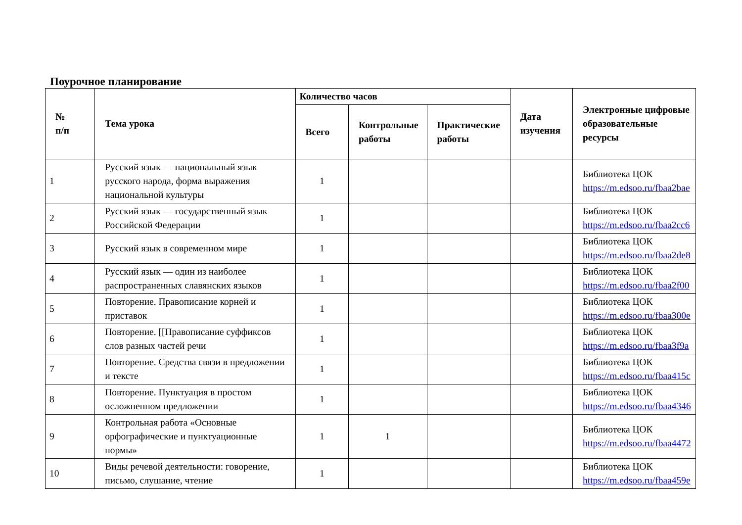Поурочное планирование
| № п/п | Тема урока | Количество часов | | | Дата изучения | Электронные цифровые образовательные ресурсы |
| --- | --- | --- | --- | --- | --- | --- |
| | | Всего | Контрольные работы | Практические работы | | |
| 1 | Русский язык — национальный язык русского народа, форма выражения национальной культуры | 1 | | | | Библиотека ЦОК https://m.edsoo.ru/fbaa2bae |
| 2 | Русский язык — государственный язык Российской Федерации | 1 | | | | Библиотека ЦОК https://m.edsoo.ru/fbaa2cc6 |
| 3 | Русский язык в современном мире | 1 | | | | Библиотека ЦОК https://m.edsoo.ru/fbaa2de8 |
| 4 | Русский язык — один из наиболее распространенных славянских языков | 1 | | | | Библиотека ЦОК https://m.edsoo.ru/fbaa2f00 |
| 5 | Повторение. Правописание корней и приставок | 1 | | | | Библиотека ЦОК https://m.edsoo.ru/fbaa300e |
| 6 | Повторение. [[Правописание суффиксов слов разных частей речи | 1 | | | | Библиотека ЦОК https://m.edsoo.ru/fbaa3f9a |
| 7 | Повторение. Средства связи в предложении и тексте | 1 | | | | Библиотека ЦОК https://m.edsoo.ru/fbaa415c |
| 8 | Повторение. Пунктуация в простом осложненном предложении | 1 | | | | Библиотека ЦОК https://m.edsoo.ru/fbaa4346 |
| 9 | Контрольная работа «Основные орфографические и пунктуационные нормы» | 1 | 1 | | | Библиотека ЦОК https://m.edsoo.ru/fbaa4472 |
| 10 | Виды речевой деятельности: говорение, письмо, слушание, чтение | 1 | | | | Библиотека ЦОК https://m.edsoo.ru/fbaa459e |